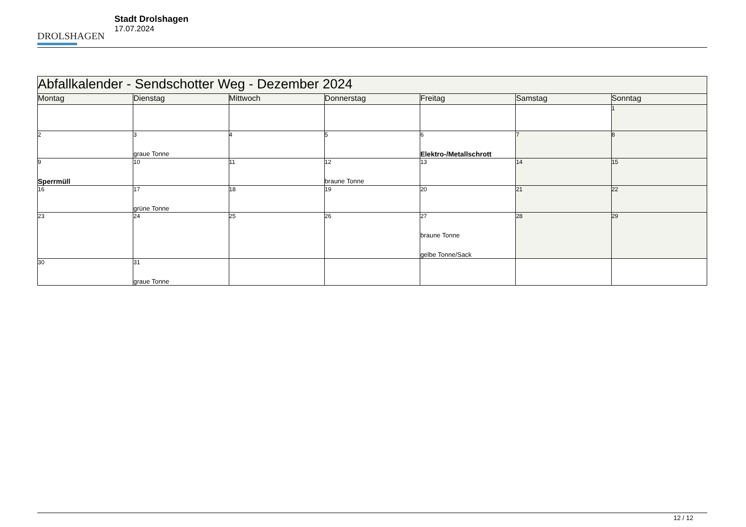DROLSHAGEN
Stadt Drolshagen
17.07.2024
| Abfallkalender - Sendschotter Weg - Dezember 2024 | | | | | | |
| --- | --- | --- | --- | --- | --- | --- |
| Montag | Dienstag | Mittwoch | Donnerstag | Freitag | Samstag | Sonntag |
| | | | | | | 1 |
| 2 | 3 graue Tonne | 4 | 5 | 6 Elektro-/Metallschrott | 7 | 8 |
| 9 Sperrmüll | 10 | 11 | 12 braune Tonne | 13 | 14 | 15 |
| 16 | 17 grüne Tonne | 18 | 19 | 20 | 21 | 22 |
| 23 | 24 | 25 | 26 | 27 braune Tonne gelbe Tonne/Sack | 28 | 29 |
| 30 | 31 graue Tonne | | | | | |
12 / 12